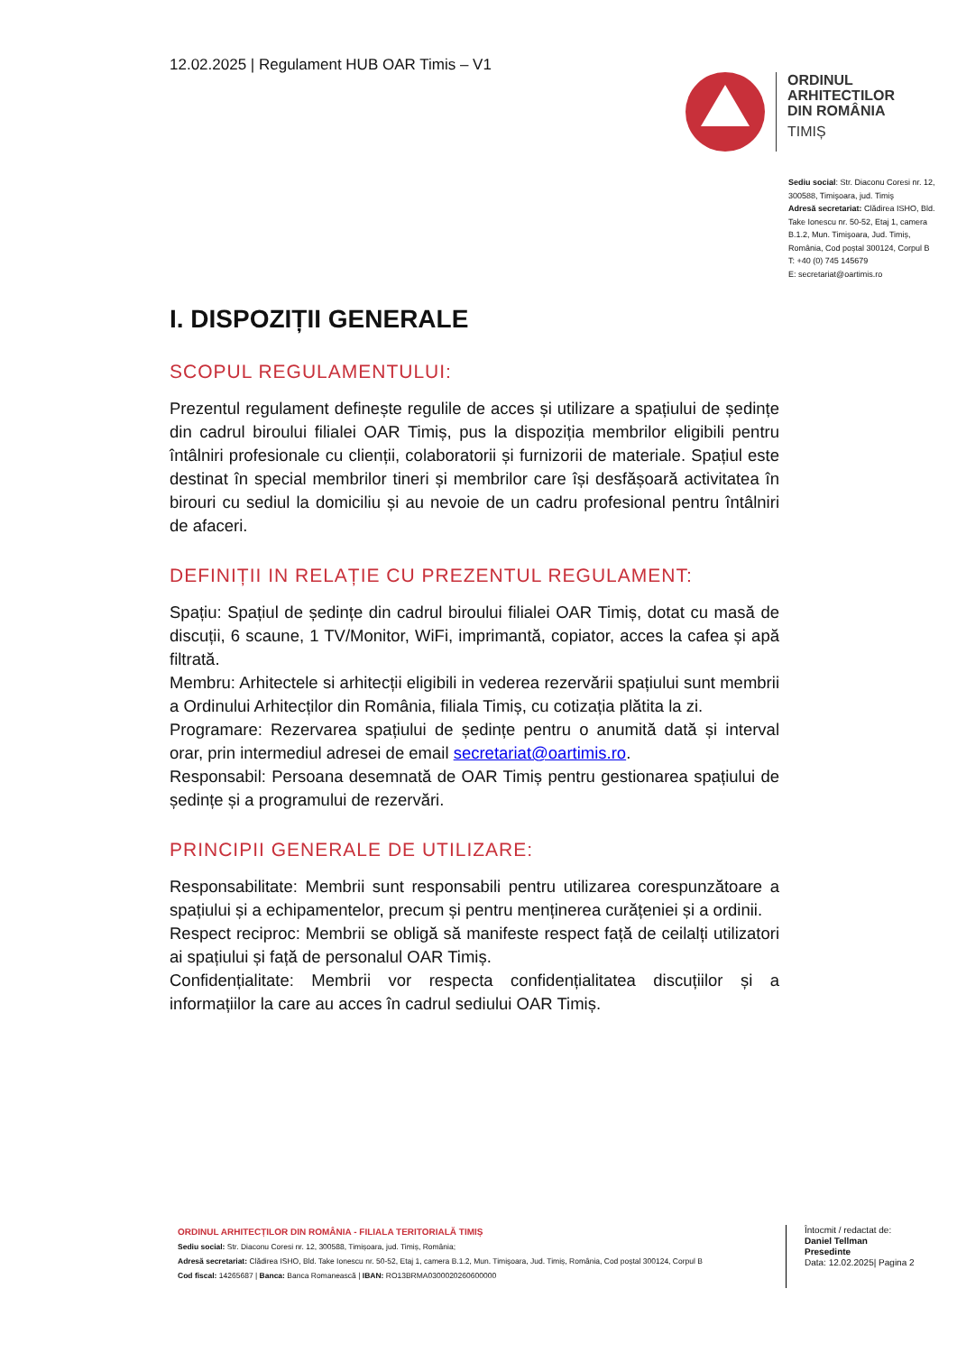12.02.2025 | Regulament HUB OAR Timis – V1
ORDINUL
ARHITECTILOR
DIN ROMÂNIA
TIMIȘ
Sediu social: Str. Diaconu Coresi nr. 12, 300588, Timişoara, jud. Timiş
Adresă secretariat: Clădirea ISHO, Bld. Take Ionescu nr. 50-52, Etaj 1, camera B.1.2, Mun. Timişoara, Jud. Timiș, România, Cod poștal 300124, Corpul B
T: +40 (0) 745 145679
E: secretariat@oartimis.ro
I. DISPOZIȚII GENERALE
SCOPUL REGULAMENTULUI:
Prezentul regulament definește regulile de acces și utilizare a spațiului de ședințe din cadrul biroului filialei OAR Timiș, pus la dispoziția membrilor eligibili pentru întâlniri profesionale cu clienții, colaboratorii și furnizorii de materiale. Spațiul este destinat în special membrilor tineri și membrilor care își desfășoară activitatea în birouri cu sediul la domiciliu și au nevoie de un cadru profesional pentru întâlniri de afaceri.
DEFINIȚII IN RELAȚIE CU PREZENTUL REGULAMENT:
Spațiu: Spațiul de ședințe din cadrul biroului filialei OAR Timiș, dotat cu masă de discuții, 6 scaune, 1 TV/Monitor, WiFi, imprimantă, copiator, acces la cafea și apă filtrată.
Membru: Arhitectele si arhitecții eligibili in vederea rezervării spațiului sunt membrii a Ordinului Arhitecților din România, filiala Timiș, cu cotizația plătita la zi.
Programare: Rezervarea spațiului de ședințe pentru o anumită dată și interval orar, prin intermediul adresei de email secretariat@oartimis.ro.
Responsabil: Persoana desemnată de OAR Timiș pentru gestionarea spațiului de ședințe și a programului de rezervări.
PRINCIPII GENERALE DE UTILIZARE:
Responsabilitate: Membrii sunt responsabili pentru utilizarea corespunzătoare a spațiului și a echipamentelor, precum și pentru menținerea curățeniei și a ordinii.
Respect reciproc: Membrii se obligă să manifeste respect față de ceilalți utilizatori ai spațiului și față de personalul OAR Timiș.
Confidențialitate: Membrii vor respecta confidențialitatea discuțiilor și a informațiilor la care au acces în cadrul sediului OAR Timiș.
ORDINUL ARHITECȚILOR DIN ROMÂNIA - FILIALA TERITORIALĂ TIMIȘ
Sediu social: Str. Diaconu Coresi nr. 12, 300588, Timișoara, jud. Timiș, România;
Adresă secretariat: Clădirea ISHO, Bld. Take Ionescu nr. 50-52, Etaj 1, camera B.1.2, Mun. Timişoara, Jud. Timiș, România, Cod poștal 300124, Corpul B
Cod fiscal: 14265687 | Banca: Banca Romanească | IBAN: RO13BRMA0300020260600000
Întocmit / redactat de:
Daniel Tellman
Presedinte
Data: 12.02.2025| Pagina 2